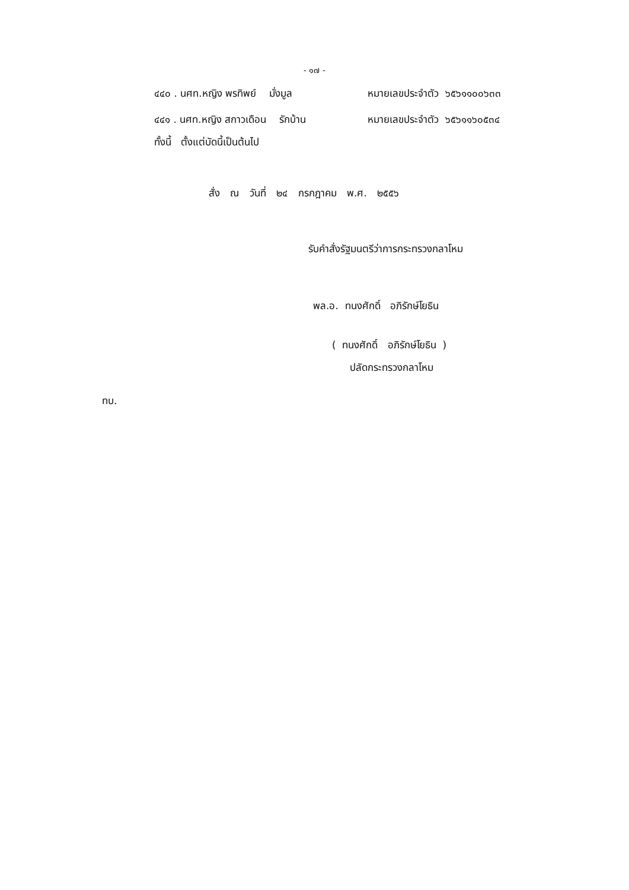- ๑๗ -
๔๔๐ . นศท.หญิง พรทิพย์ มั่งมูล หมายเลขประจำตัว ๖๕๖๑๑๐๐๖๓๓
๔๔๑ . นศท.หญิง สกาวเดือน รักบ้าน หมายเลขประจำตัว ๖๕๖๑๑๖๐๕๓๔
ทั้งนี้ ตั้งแต่บัดนี้เป็นต้นไป
สั่ง ณ วันที่ ๒๔ กรกฎาคม พ.ศ. ๒๕๕๖
รับคำสั่งรัฐมนตรีว่าการกระทรวงกลาโหม
พล.อ. ทนงศักดิ์ อภิรักษ์โยธิน
( ทนงศักดิ์ อภิรักษ์โยธิน )
ปลัดกระทรวงกลาโหม
ทบ.